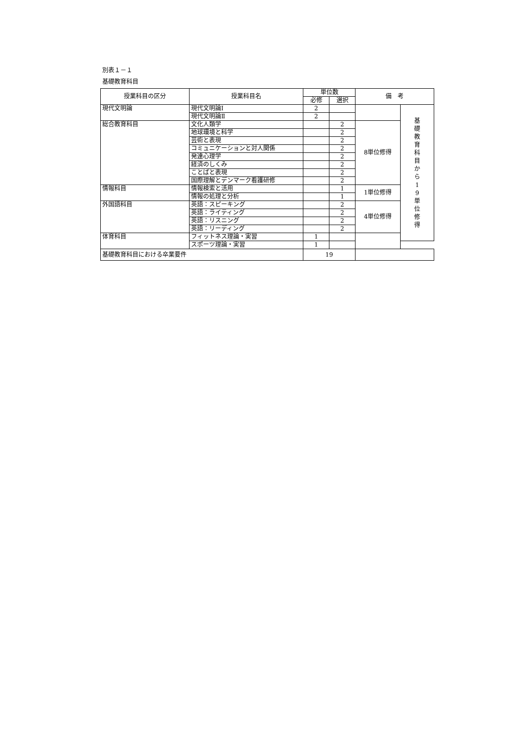別表１－１
基礎教育科目
| 授業科目の区分 | 授業科目名 | 単位数 | | 備 考 | |
| --- | --- | --- | --- | --- | --- |
| | | 必修 | 選択 | | |
| 現代文明論 | 現代文明論Ⅰ | 2 | | | 基 礎 教 育 科 目 か ら 1 9 単 位 修 得 |
| | 現代文明論Ⅱ | 2 | | | |
| 総合教育科目 | 文化人類学 | | 2 | 8単位修得 | |
| | 地球環境と科学 | | 2 | | |
| | 芸術と表現 | | 2 | | |
| | コミュニケーションと対人関係 | | 2 | | |
| | 発達心理学 | | 2 | | |
| | 経済のしくみ | | 2 | | |
| | ことばと表現 | | 2 | | |
| | 国際理解とデンマーク看護研修 | | 2 | | |
| 情報科目 | 情報検索と活用 | | 1 | 1単位修得 | |
| | 情報の処理と分析 | | 1 | | |
| 外国語科目 | 英語：スピーキング | | 2 | 4単位修得 | |
| | 英語：ライティング | | 2 | | |
| | 英語：リスニング | | 2 | | |
| | 英語：リーディング | | 2 | | |
| 体育科目 | フィットネス理論・実習 | 1 | | | |
| | スポーツ理論・実習 | 1 | | | |
| 基礎教育科目における卒業要件 | | 19 | | | |